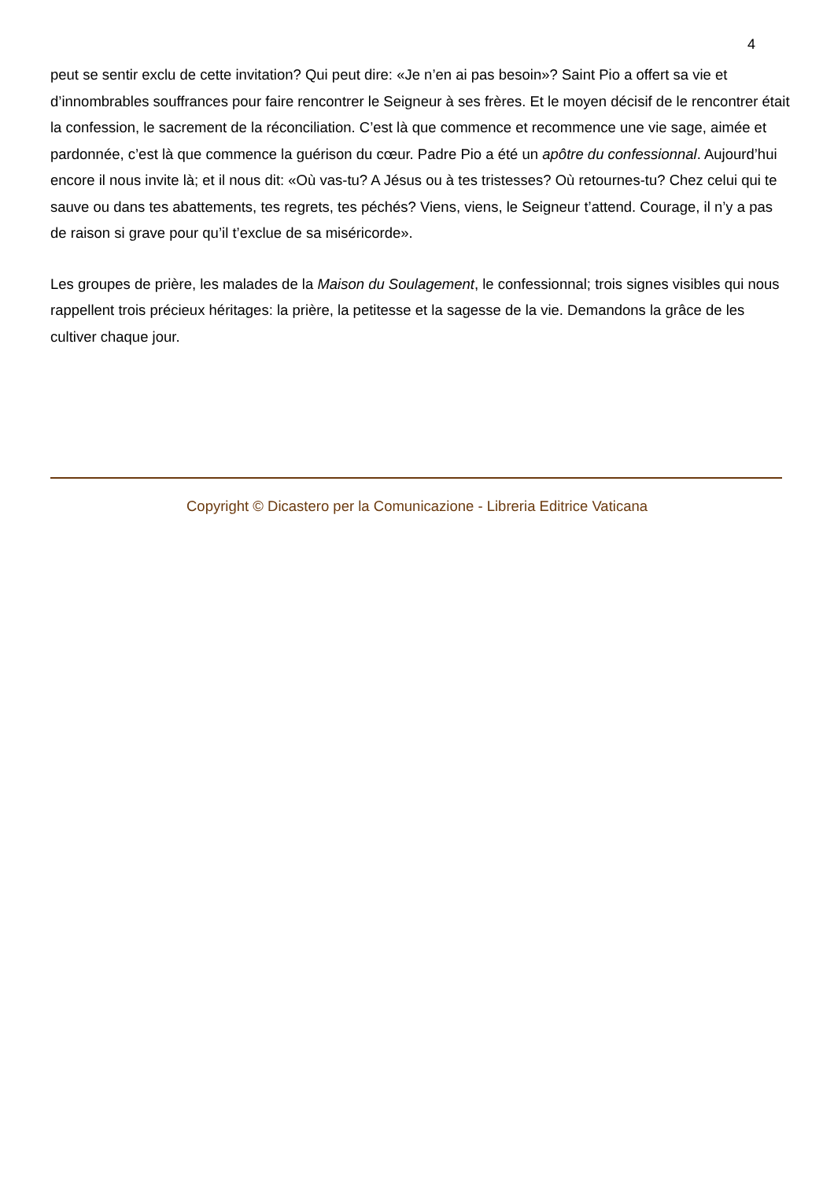4
peut se sentir exclu de cette invitation? Qui peut dire: «Je n’en ai pas besoin»? Saint Pio a offert sa vie et d’innombrables souffrances pour faire rencontrer le Seigneur à ses frères. Et le moyen décisif de le rencontrer était la confession, le sacrement de la réconciliation. C’est là que commence et recommence une vie sage, aimée et pardonnée, c’est là que commence la guérison du cœur. Padre Pio a été un apôtre du confessionnal. Aujourd’hui encore il nous invite là; et il nous dit: «Où vas-tu? A Jésus ou à tes tristesses? Où retournes-tu? Chez celui qui te sauve ou dans tes abattements, tes regrets, tes péchés? Viens, viens, le Seigneur t’attend. Courage, il n’y a pas de raison si grave pour qu’il t’exclue de sa miséricorde».
Les groupes de prière, les malades de la Maison du Soulagement, le confessionnal; trois signes visibles qui nous rappellent trois précieux héritages: la prière, la petitesse et la sagesse de la vie. Demandons la grâce de les cultiver chaque jour.
Copyright © Dicastero per la Comunicazione - Libreria Editrice Vaticana